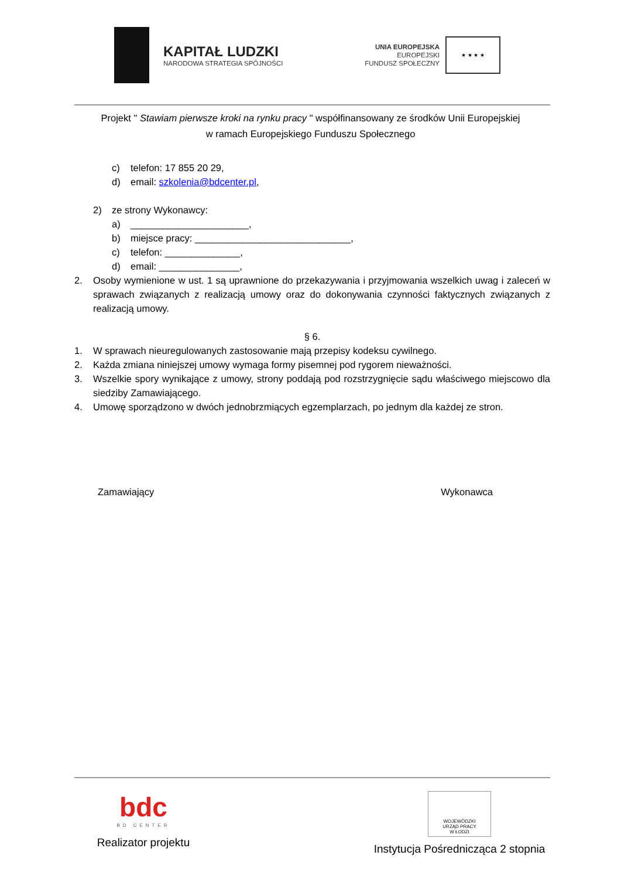KAPITAŁ LUDZKI
NARODOWA STRATEGIA SPÓJNOŚCI
UNIA EUROPEJSKA
EUROPEJSKI
FUNDUSZ SPOŁECZNY
★ ★ ★ ★
Projekt " Stawiam pierwsze kroki na rynku pracy " współfinansowany ze środków Unii Europejskiej
w ramach Europejskiego Funduszu Społecznego
c) telefon: 17 855 20 29,
d) email: szkolenia@bdcenter.pl,
2) ze strony Wykonawcy:
a) ______________________,
b) miejsce pracy: _____________________________,
c) telefon: ______________,
d) email: _______________,
2. Osoby wymienione w ust. 1 są uprawnione do przekazywania i przyjmowania wszelkich uwag i zaleceń w sprawach związanych z realizacją umowy oraz do dokonywania czynności faktycznych związanych z realizacją umowy.
§ 6.
1. W sprawach nieuregulowanych zastosowanie mają przepisy kodeksu cywilnego.
2. Każda zmiana niniejszej umowy wymaga formy pisemnej pod rygorem nieważności.
3. Wszelkie spory wynikające z umowy, strony poddają pod rozstrzygnięcie sądu właściwego miejscowo dla siedziby Zamawiającego.
4. Umowę sporządzono w dwóch jednobrzmiących egzemplarzach, po jednym dla każdej ze stron.
Zamawiający Wykonawca
bdc
BD CENTER
Realizator projektu
WOJEWÓDZKI
URZĄD PRACY
W ŁODZI
Instytucja Pośrednicząca 2 stopnia